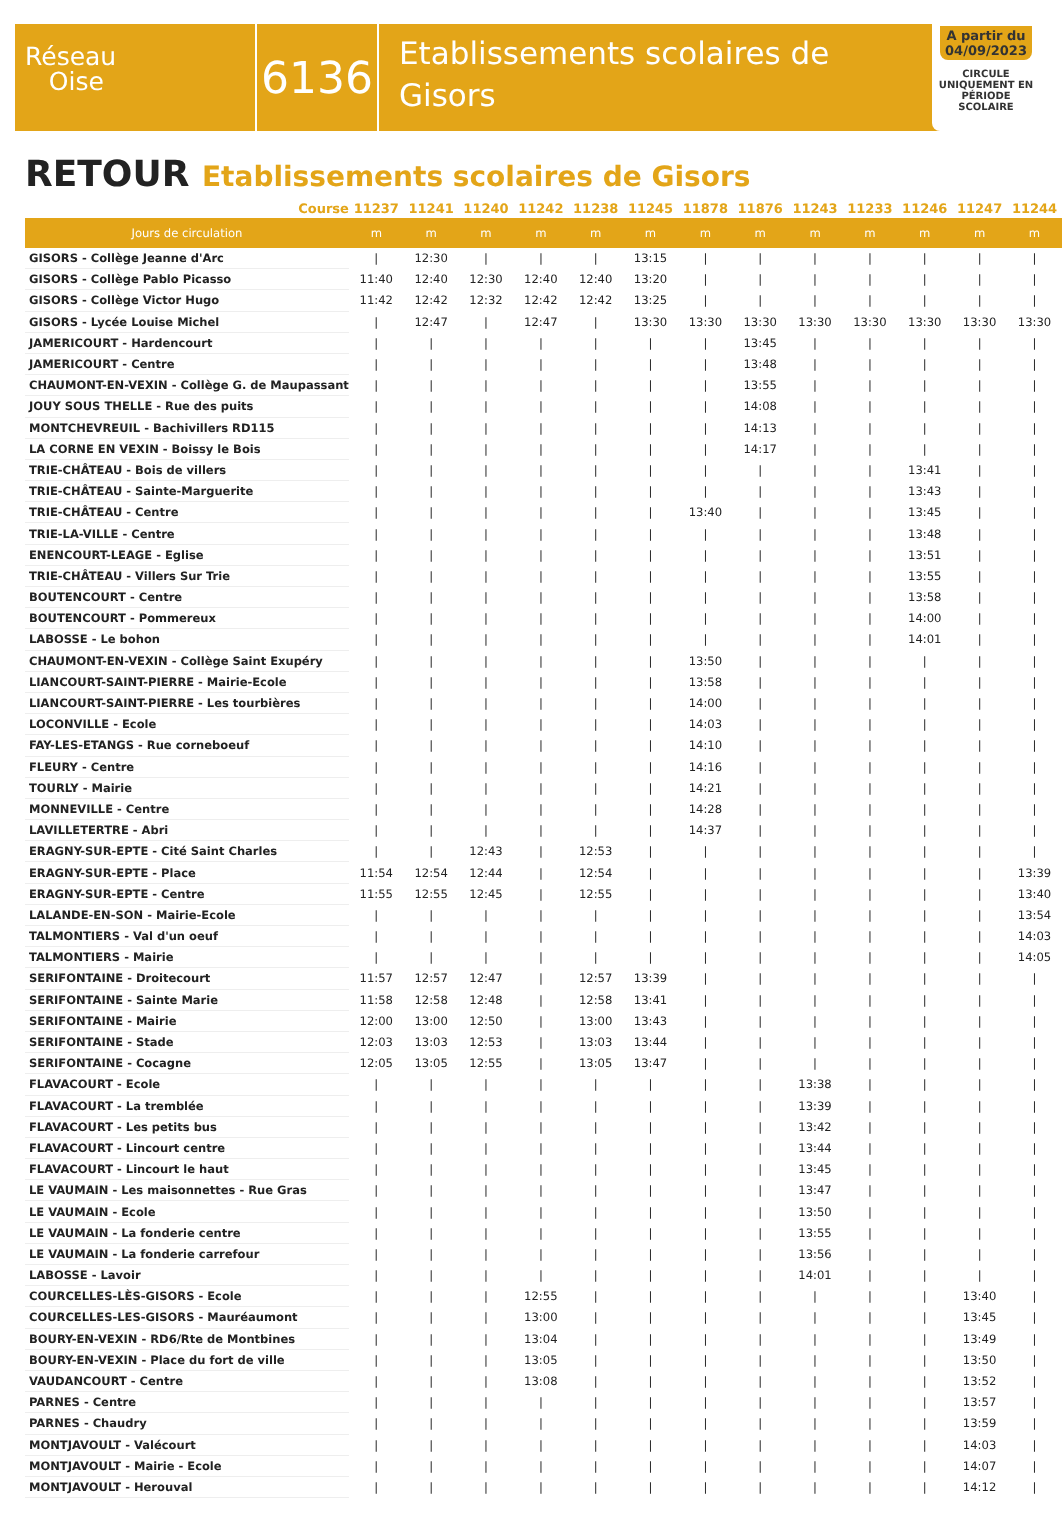Réseau
Oise
6136
Etablissements scolaires de
Gisors
A partir du 04/09/2023
CIRCULE UNIQUEMENT EN PÉRIODE SCOLAIRE
RETOUR Etablissements scolaires de Gisors
| Course | 11237 | 11241 | 11240 | 11242 | 11238 | 11245 | 11878 | 11876 | 11243 | 11233 | 11246 | 11247 | 11244 |
| --- | --- | --- | --- | --- | --- | --- | --- | --- | --- | --- | --- | --- | --- |
| Jours de circulation | m | m | m | m | m | m | m | m | m | m | m | m | m |
| GISORS - Collège Jeanne d'Arc | / | 12:30 | / | / | / | 13:15 | / | / | / | / | / | / | / |
| GISORS - Collège Pablo Picasso | 11:40 | 12:40 | 12:30 | 12:40 | 12:40 | 13:20 | / | / | / | / | / | / | / |
| GISORS - Collège Victor Hugo | 11:42 | 12:42 | 12:32 | 12:42 | 12:42 | 13:25 | / | / | / | / | / | / | / |
| GISORS - Lycée Louise Michel | / | 12:47 | / | 12:47 | / | 13:30 | 13:30 | 13:30 | 13:30 | 13:30 | 13:30 | 13:30 | 13:30 |
| JAMERICOURT - Hardencourt | / | / | / | / | / | / | / | 13:45 | / | / | / | / | / |
| JAMERICOURT - Centre | / | / | / | / | / | / | / | 13:48 | / | / | / | / | / |
| CHAUMONT-EN-VEXIN - Collège G. de Maupassant | / | / | / | / | / | / | / | 13:55 | / | / | / | / | / |
| JOUY SOUS THELLE - Rue des puits | / | / | / | / | / | / | / | 14:08 | / | / | / | / | / |
| MONTCHEVREUIL - Bachivillers RD115 | / | / | / | / | / | / | / | 14:13 | / | / | / | / | / |
| LA CORNE EN VEXIN - Boissy le Bois | / | / | / | / | / | / | / | 14:17 | / | / | / | / | / |
| TRIE-CHÂTEAU - Bois de villers | / | / | / | / | / | / | / | / | / | / | 13:41 | / | / |
| TRIE-CHÂTEAU - Sainte-Marguerite | / | / | / | / | / | / | / | / | / | / | 13:43 | / | / |
| TRIE-CHÂTEAU - Centre | / | / | / | / | / | / | 13:40 | / | / | / | 13:45 | / | / |
| TRIE-LA-VILLE - Centre | / | / | / | / | / | / | / | / | / | / | 13:48 | / | / |
| ENENCOURT-LEAGE - Eglise | / | / | / | / | / | / | / | / | / | / | 13:51 | / | / |
| TRIE-CHÂTEAU - Villers Sur Trie | / | / | / | / | / | / | / | / | / | / | 13:55 | / | / |
| BOUTENCOURT - Centre | / | / | / | / | / | / | / | / | / | / | 13:58 | / | / |
| BOUTENCOURT - Pommereux | / | / | / | / | / | / | / | / | / | / | 14:00 | / | / |
| LABOSSE - Le bohon | / | / | / | / | / | / | / | / | / | / | 14:01 | / | / |
| CHAUMONT-EN-VEXIN - Collège Saint Exupéry | / | / | / | / | / | / | 13:50 | / | / | / | / | / | / |
| LIANCOURT-SAINT-PIERRE - Mairie-Ecole | / | / | / | / | / | / | 13:58 | / | / | / | / | / | / |
| LIANCOURT-SAINT-PIERRE - Les tourbières | / | / | / | / | / | / | 14:00 | / | / | / | / | / | / |
| LOCONVILLE - Ecole | / | / | / | / | / | / | 14:03 | / | / | / | / | / | / |
| FAY-LES-ETANGS - Rue corneboeuf | / | / | / | / | / | / | 14:10 | / | / | / | / | / | / |
| FLEURY - Centre | / | / | / | / | / | / | 14:16 | / | / | / | / | / | / |
| TOURLY - Mairie | / | / | / | / | / | / | 14:21 | / | / | / | / | / | / |
| MONNEVILLE - Centre | / | / | / | / | / | / | 14:28 | / | / | / | / | / | / |
| LAVILLETERTRE - Abri | / | / | / | / | / | / | 14:37 | / | / | / | / | / | / |
| ERAGNY-SUR-EPTE - Cité Saint Charles | / | / | 12:43 | / | 12:53 | / | / | / | / | / | / | / | / |
| ERAGNY-SUR-EPTE - Place | 11:54 | 12:54 | 12:44 | / | 12:54 | / | / | / | / | / | / | / | 13:39 |
| ERAGNY-SUR-EPTE - Centre | 11:55 | 12:55 | 12:45 | / | 12:55 | / | / | / | / | / | / | / | 13:40 |
| LALANDE-EN-SON - Mairie-Ecole | / | / | / | / | / | / | / | / | / | / | / | / | 13:54 |
| TALMONTIERS - Val d'un oeuf | / | / | / | / | / | / | / | / | / | / | / | / | 14:03 |
| TALMONTIERS - Mairie | / | / | / | / | / | / | / | / | / | / | / | / | 14:05 |
| SERIFONTAINE - Droitecourt | 11:57 | 12:57 | 12:47 | / | 12:57 | 13:39 | / | / | / | / | / | / | / |
| SERIFONTAINE - Sainte Marie | 11:58 | 12:58 | 12:48 | / | 12:58 | 13:41 | / | / | / | / | / | / | / |
| SERIFONTAINE - Mairie | 12:00 | 13:00 | 12:50 | / | 13:00 | 13:43 | / | / | / | / | / | / | / |
| SERIFONTAINE - Stade | 12:03 | 13:03 | 12:53 | / | 13:03 | 13:44 | / | / | / | / | / | / | / |
| SERIFONTAINE - Cocagne | 12:05 | 13:05 | 12:55 | / | 13:05 | 13:47 | / | / | / | / | / | / | / |
| FLAVACOURT - Ecole | / | / | / | / | / | / | / | / | 13:38 | / | / | / | / |
| FLAVACOURT - La tremblée | / | / | / | / | / | / | / | / | 13:39 | / | / | / | / |
| FLAVACOURT - Les petits bus | / | / | / | / | / | / | / | / | 13:42 | / | / | / | / |
| FLAVACOURT - Lincourt centre | / | / | / | / | / | / | / | / | 13:44 | / | / | / | / |
| FLAVACOURT - Lincourt le haut | / | / | / | / | / | / | / | / | 13:45 | / | / | / | / |
| LE VAUMAIN - Les maisonnettes - Rue Gras | / | / | / | / | / | / | / | / | 13:47 | / | / | / | / |
| LE VAUMAIN - Ecole | / | / | / | / | / | / | / | / | 13:50 | / | / | / | / |
| LE VAUMAIN - La fonderie centre | / | / | / | / | / | / | / | / | 13:55 | / | / | / | / |
| LE VAUMAIN - La fonderie carrefour | / | / | / | / | / | / | / | / | 13:56 | / | / | / | / |
| LABOSSE - Lavoir | / | / | / | / | / | / | / | / | 14:01 | / | / | / | / |
| COURCELLES-LÈS-GISORS - Ecole | / | / | / | 12:55 | / | / | / | / | / | / | / | 13:40 | / |
| COURCELLES-LES-GISORS - Mauréaumont | / | / | / | 13:00 | / | / | / | / | / | / | / | 13:45 | / |
| BOURY-EN-VEXIN - RD6/Rte de Montbines | / | / | / | 13:04 | / | / | / | / | / | / | / | 13:49 | / |
| BOURY-EN-VEXIN - Place du fort de ville | / | / | / | 13:05 | / | / | / | / | / | / | / | 13:50 | / |
| VAUDANCOURT - Centre | / | / | / | 13:08 | / | / | / | / | / | / | / | 13:52 | / |
| PARNES - Centre | / | / | / | / | / | / | / | / | / | / | / | 13:57 | / |
| PARNES - Chaudry | / | / | / | / | / | / | / | / | / | / | / | 13:59 | / |
| MONTJAVOULT - Valécourt | / | / | / | / | / | / | / | / | / | / | / | 14:03 | / |
| MONTJAVOULT - Mairie - Ecole | / | / | / | / | / | / | / | / | / | / | / | 14:07 | / |
| MONTJAVOULT - Herouval | / | / | / | / | / | / | / | / | / | / | / | 14:12 | / |